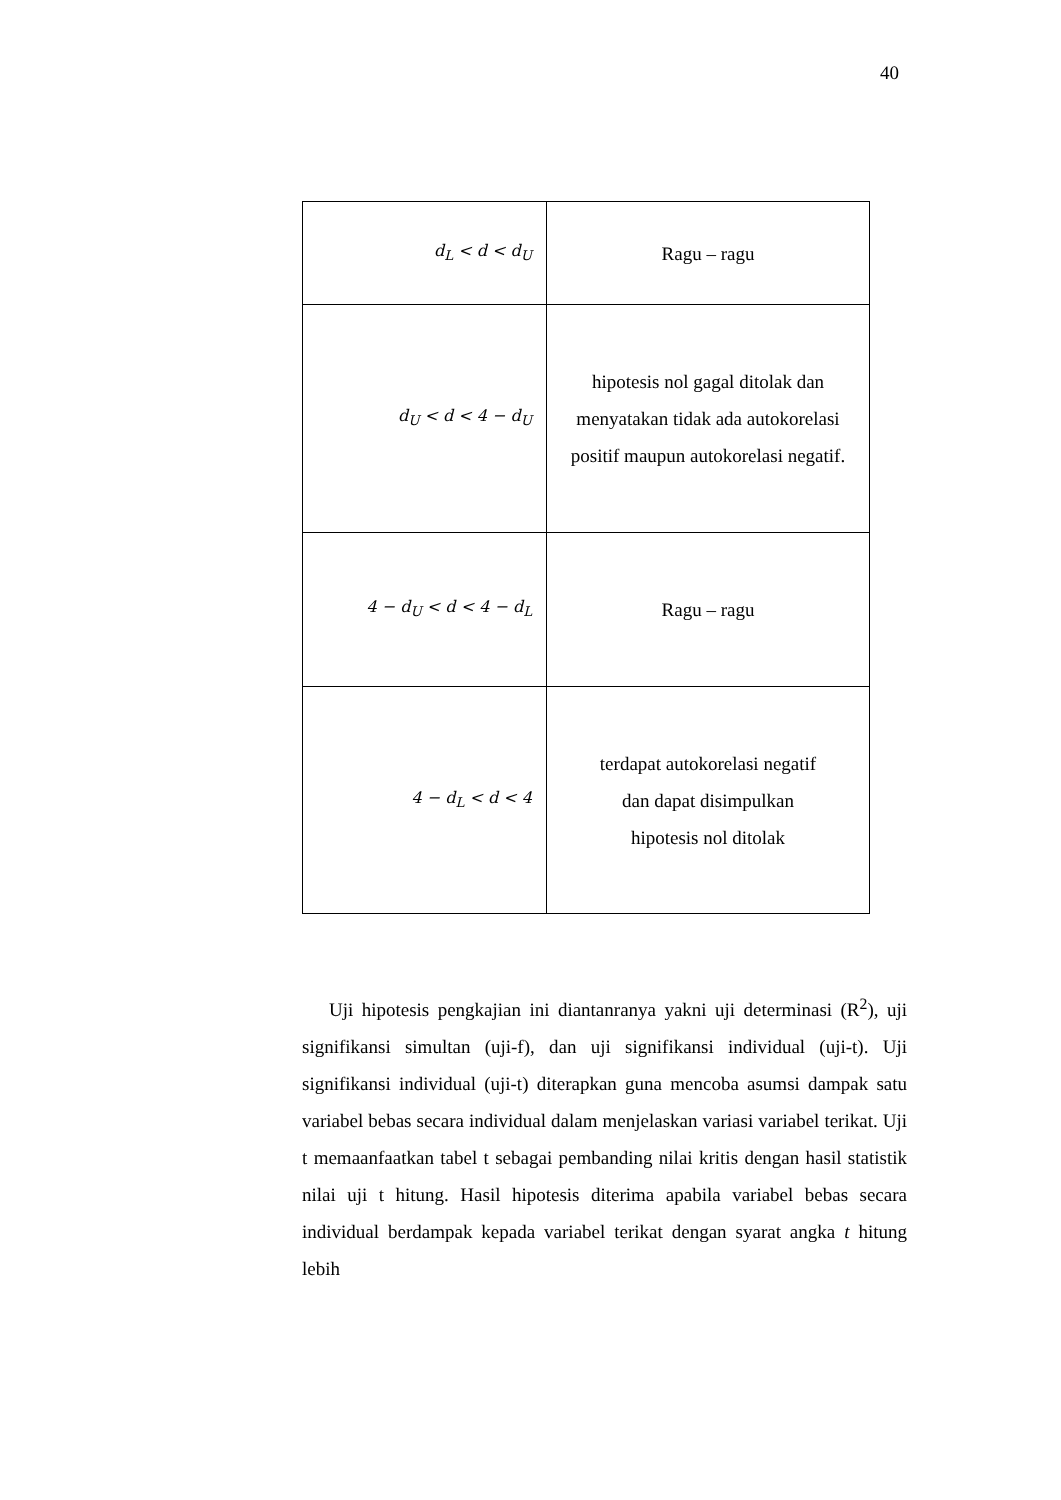40
| d<sub>L</sub> < d < d<sub>U</sub> | Ragu – ragu |
| d<sub>U</sub> < d < 4 − d<sub>U</sub> | hipotesis nol gagal ditolak dan menyatakan tidak ada autokorelasi positif maupun autokorelasi negatif. |
| 4 − d<sub>U</sub> < d < 4 − d<sub>L</sub> | Ragu – ragu |
| 4 − d<sub>L</sub> < d < 4 | terdapat autokorelasi negatif dan dapat disimpulkan hipotesis nol ditolak |
Uji hipotesis pengkajian ini diantanranya yakni uji determinasi (R<sup>2</sup>), uji signifikansi simultan (uji-f), dan uji signifikansi individual (uji-t). Uji signifikansi individual (uji-t) diterapkan guna mencoba asumsi dampak satu variabel bebas secara individual dalam menjelaskan variasi variabel terikat. Uji t memaanfaatkan tabel t sebagai pembanding nilai kritis dengan hasil statistik nilai uji t hitung. Hasil hipotesis diterima apabila variabel bebas secara individual berdampak kepada variabel terikat dengan syarat angka t hitung lebih